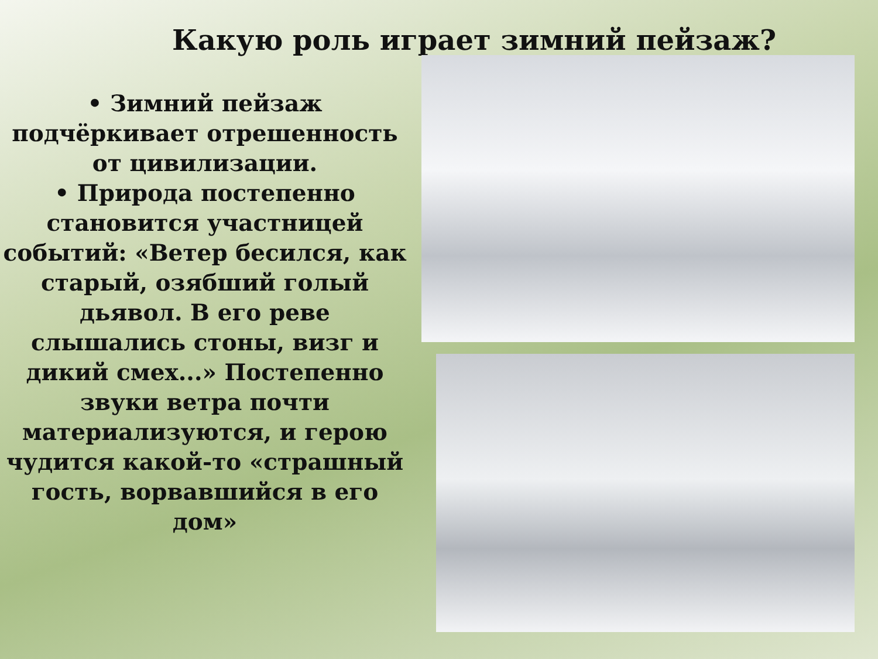Какую роль играет зимний пейзаж?
• Зимний пейзаж подчёркивает отрешенность от цивилизации.
• Природа постепенно становится участницей событий: «Ветер бесился, как старый, озябший голый дьявол. В его реве слышались стоны, визг и дикий смех...» Постепенно звуки ветра почти материализуются, и герою чудится какой-то «страшный гость, ворвавшийся в его дом»